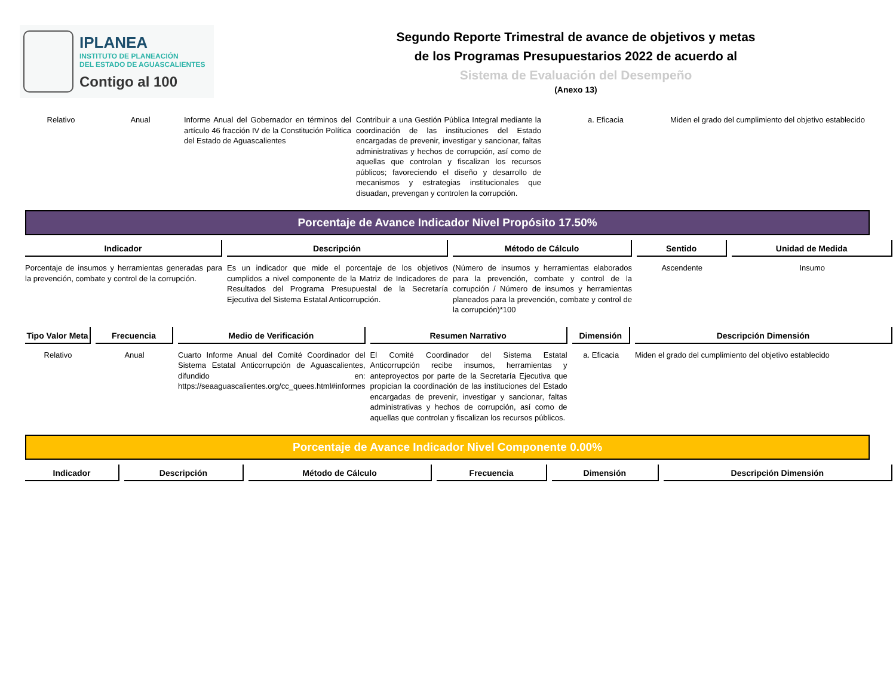IPLANEA
INSTITUTO DE PLANEACIÓN
DEL ESTADO DE AGUASCALIENTES
Contigo al 100
Segundo Reporte Trimestral de avance de objetivos y metas
de los Programas Presupuestarios 2022 de acuerdo al
Sistema de Evaluación del Desempeño
(Anexo 13)
| Relativo | Anual | Informe Anual del Gobernador en términos del artículo 46 fracción IV de la Constitución Política del Estado de Aguascalientes | Contribuir a una Gestión Pública Integral mediante la coordinación de las instituciones del Estado encargadas de prevenir, investigar y sancionar, faltas administrativas y hechos de corrupción, así como de aquellas que controlan y fiscalizan los recursos públicos; favoreciendo el diseño y desarrollo de mecanismos y estrategias institucionales que disuadan, prevengan y controlen la corrupción. | a. Eficacia | Miden el grado del cumplimiento del objetivo establecido |
Porcentaje de Avance Indicador Nivel Propósito 17.50%
| Indicador | Descripción | Método de Cálculo | Sentido | Unidad de Medida |
| --- | --- | --- | --- | --- |
| Porcentaje de insumos y herramientas generadas para la prevención, combate y control de la corrupción. | Es un indicador que mide el porcentaje de los objetivos cumplidos a nivel componente de la Matriz de Indicadores de Resultados del Programa Presupuestal de la Secretaría Ejecutiva del Sistema Estatal Anticorrupción. | (Número de insumos y herramientas elaborados para la prevención, combate y control de la corrupción / Número de insumos y herramientas planeados para la prevención, combate y control de la corrupción)*100 | Ascendente | Insumo |
| Tipo Valor Meta | Frecuencia | Medio de Verificación | Resumen Narrativo | Dimensión | Descripción Dimensión |
| --- | --- | --- | --- | --- | --- |
| Relativo | Anual | Cuarto Informe Anual del Comité Coordinador del Sistema Estatal Anticorrupción de Aguascalientes, difundido en: https://seaaguascalientes.org/cc_quees.html#informes | El Comité Coordinador del Sistema Estatal Anticorrupción recibe insumos, herramientas y anteproyectos por parte de la Secretaría Ejecutiva que propician la coordinación de las instituciones del Estado encargadas de prevenir, investigar y sancionar, faltas administrativas y hechos de corrupción, así como de aquellas que controlan y fiscalizan los recursos públicos. | a. Eficacia | Miden el grado del cumplimiento del objetivo establecido |
Porcentaje de Avance Indicador Nivel Componente 0.00%
| Indicador | Descripción | Método de Cálculo | Frecuencia | Dimensión | Descripción Dimensión |
| --- | --- | --- | --- | --- | --- |